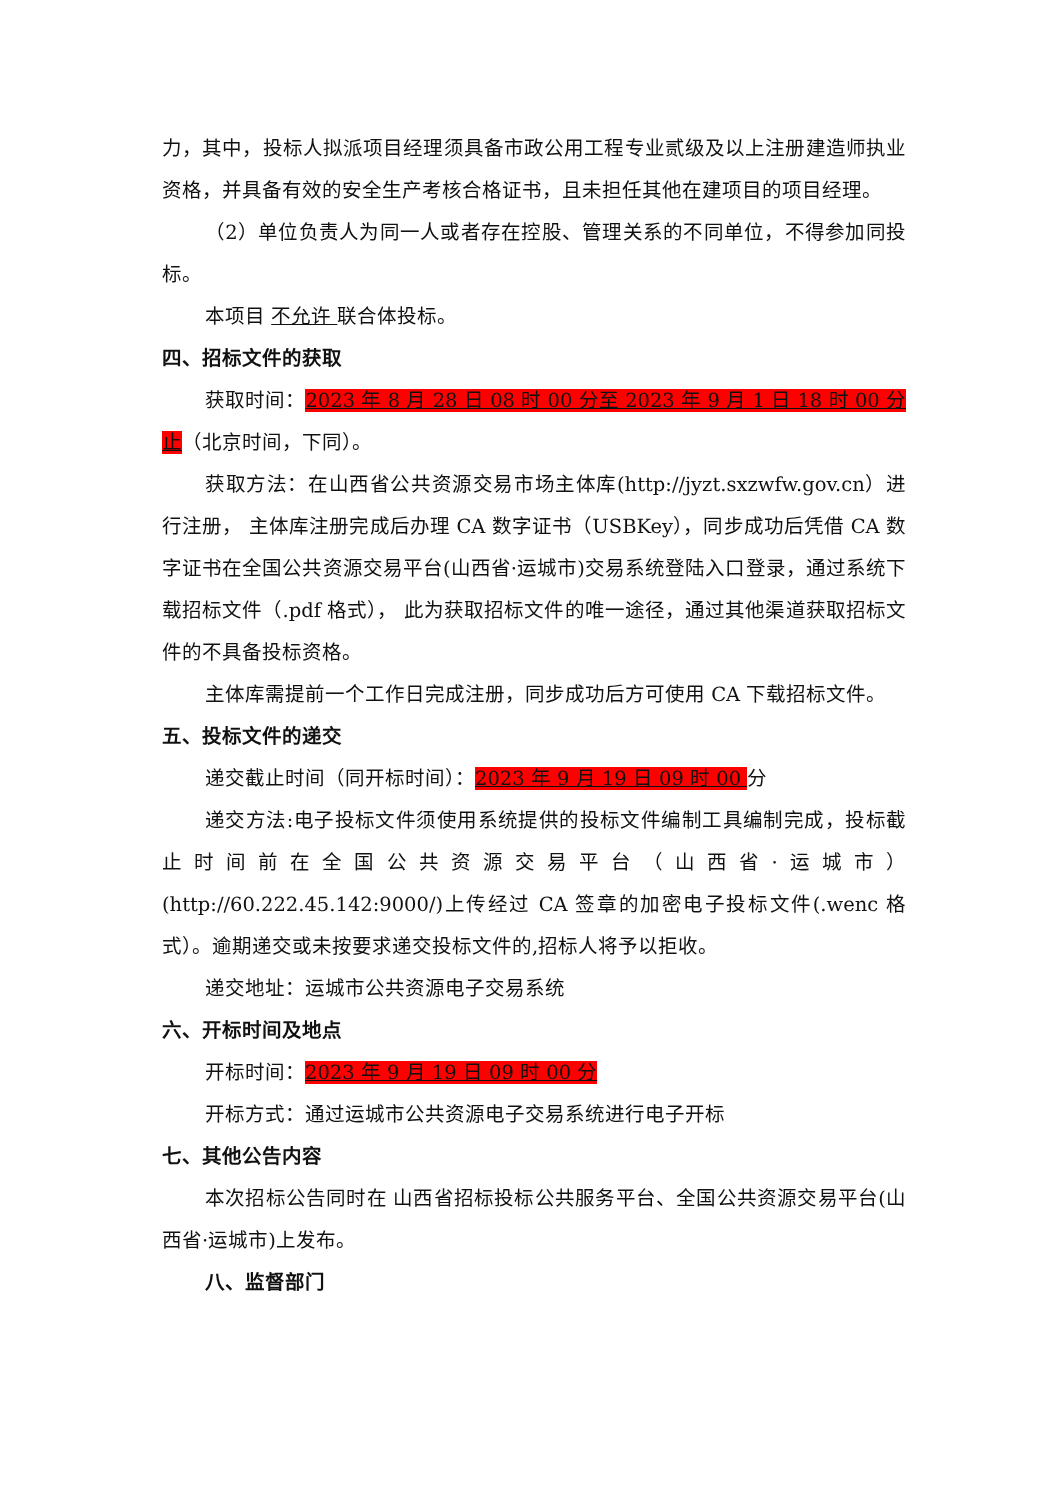力，其中，投标人拟派项目经理须具备市政公用工程专业贰级及以上注册建造师执业资格，并具备有效的安全生产考核合格证书，且未担任其他在建项目的项目经理。
（2）单位负责人为同一人或者存在控股、管理关系的不同单位，不得参加同投标。
本项目 不允许 联合体投标。
四、招标文件的获取
获取时间：2023 年 8 月 28 日 08 时 00 分至 2023 年 9 月 1 日 18 时 00 分止（北京时间，下同）。
获取方法：在山西省公共资源交易市场主体库(http://jyzt.sxzwfw.gov.cn）进行注册， 主体库注册完成后办理 CA 数字证书（USBKey），同步成功后凭借 CA 数字证书在全国公共资源交易平台(山西省·运城市)交易系统登陆入口登录，通过系统下载招标文件（.pdf 格式）， 此为获取招标文件的唯一途径，通过其他渠道获取招标文件的不具备投标资格。
主体库需提前一个工作日完成注册，同步成功后方可使用 CA 下载招标文件。
五、投标文件的递交
递交截止时间（同开标时间）：2023 年 9 月 19 日 09 时 00 分
递交方法:电子投标文件须使用系统提供的投标文件编制工具编制完成，投标截止时间前在全国公共资源交易平台（山西省·运城市）(http://60.222.45.142:9000/)上传经过 CA 签章的加密电子投标文件(.wenc 格式）。逾期递交或未按要求递交投标文件的,招标人将予以拒收。
递交地址：运城市公共资源电子交易系统
六、开标时间及地点
开标时间：2023 年 9 月 19 日 09 时 00 分
开标方式：通过运城市公共资源电子交易系统进行电子开标
七、其他公告内容
本次招标公告同时在 山西省招标投标公共服务平台、全国公共资源交易平台(山西省·运城市)上发布。
八、监督部门